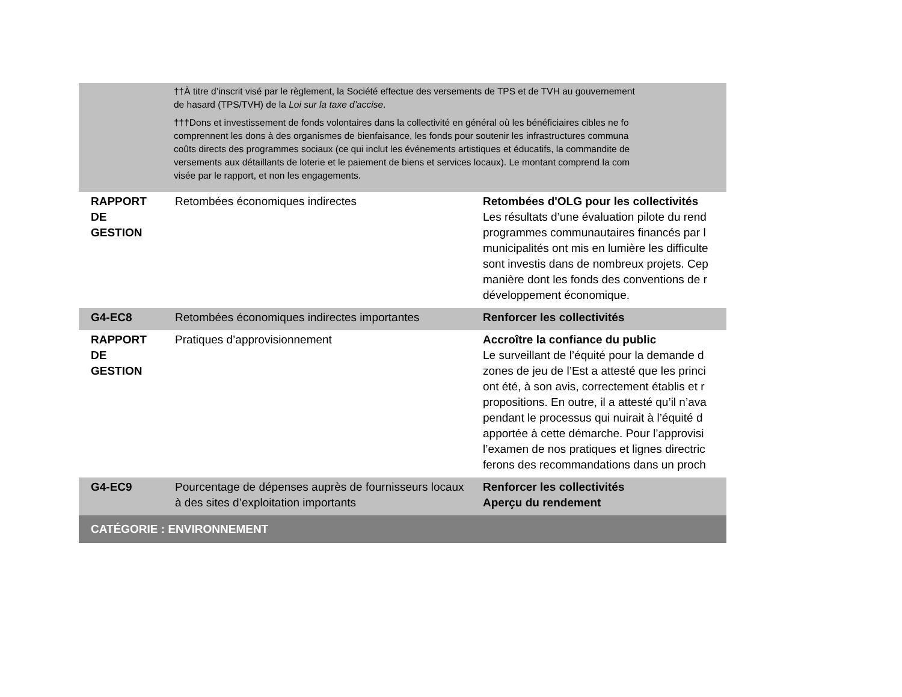| | ††À titre d’inscrit visé par le règlement, la Société effectue des versements de TPS et de TVH au gouvernement de hasard (TPS/TVH) de la Loi sur la taxe d’accise . †††Dons et investissement de fonds volontaires dans la collectivité en général où les bénéficiaires cibles ne fo comprennent les dons à des organismes de bienfaisance, les fonds pour soutenir les infrastructures communa coûts directs des programmes sociaux (ce qui inclut les événements artistiques et éducatifs, la commandite de versements aux détaillants de loterie et le paiement de biens et services locaux). Le montant comprend la com visée par le rapport, et non les engagements. | |
| RAPPORT DE GESTION | Retombées économiques indirectes | Retombées d'OLG pour les collectivités Les résultats d’une évaluation pilote du rend programmes communautaires financés par l municipalités ont mis en lumière les difficulte sont investis dans de nombreux projets. Cep manière dont les fonds des conventions de r développement économique. |
| G4-EC8 | Retombées économiques indirectes importantes | Renforcer les collectivités |
| RAPPORT DE GESTION | Pratiques d’approvisionnement | Accroître la confiance du public Le surveillant de l’équité pour la demande d zones de jeu de l’Est a attesté que les princi ont été, à son avis, correctement établis et r propositions. En outre, il a attesté qu’il n’ava pendant le processus qui nuirait à l’équité d apportée à cette démarche. Pour l’approvisi l’examen de nos pratiques et lignes directric ferons des recommandations dans un proch |
| G4-EC9 | Pourcentage de dépenses auprès de fournisseurs locaux à des sites d’exploitation importants | Renforcer les collectivités Aperçu du rendement |
| CATÉGORIE : ENVIRONNEMENT | | |